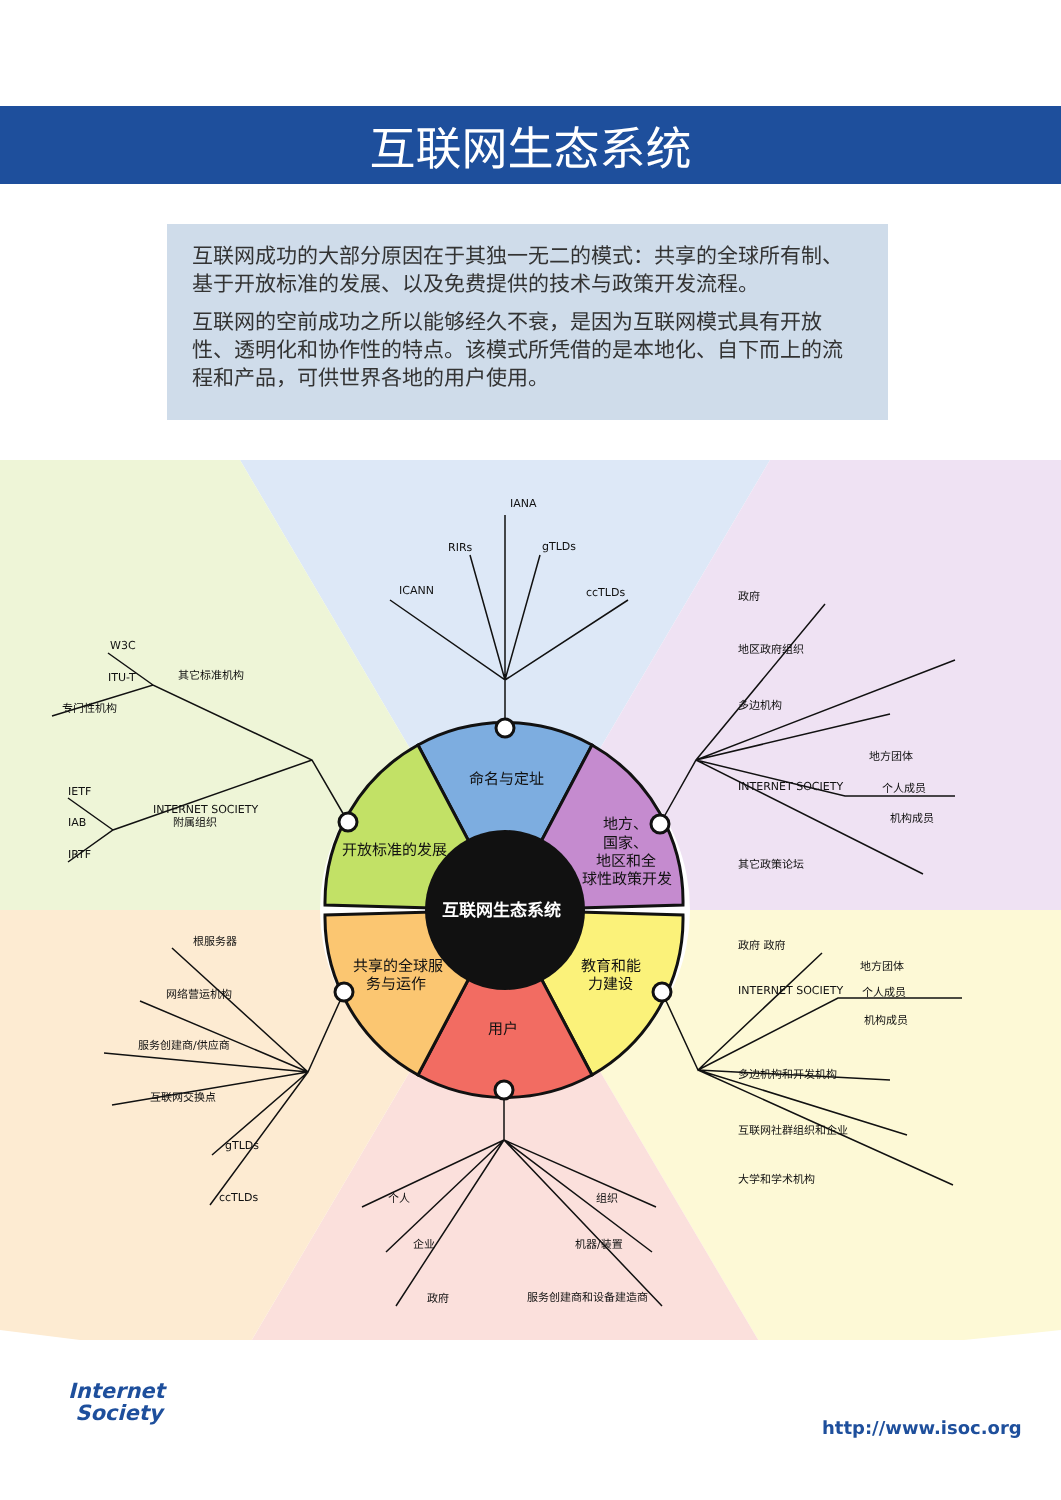互联网生态系统
互联网成功的大部分原因在于其独一无二的模式：共享的全球所有制、基于开放标准的发展、以及免费提供的技术与政策开发流程。
互联网的空前成功之所以能够经久不衰，是因为互联网模式具有开放性、透明化和协作性的特点。该模式所凭借的是本地化、自下而上的流程和产品，可供世界各地的用户使用。
命名与定址
地方、
国家、
地区和全
球性政策开发
教育和能
力建设
用户
共享的全球服
务与运作
开放标准的发展
互联网生态系统
IANA
RIRs
gTLDs
ICANN
ccTLDs
政府
地区政府组织
多边机构
地方团体
INTERNET SOCIETY
个人成员
机构成员
其它政策论坛
政府 政府
地方团体
INTERNET SOCIETY
个人成员
机构成员
多边机构和开发机构
互联网社群组织和企业
大学和学术机构
个人
组织
企业
机器/装置
政府
服务创建商和设备建造商
根服务器
网络营运机构
服务创建商/供应商
互联网交换点
gTLDs
ccTLDs
W3C
ITU-T
其它标准机构
专门性机构
IETF
INTERNET SOCIETY
附属组织
IAB
IRTF
Internet
Society
http://www.isoc.org